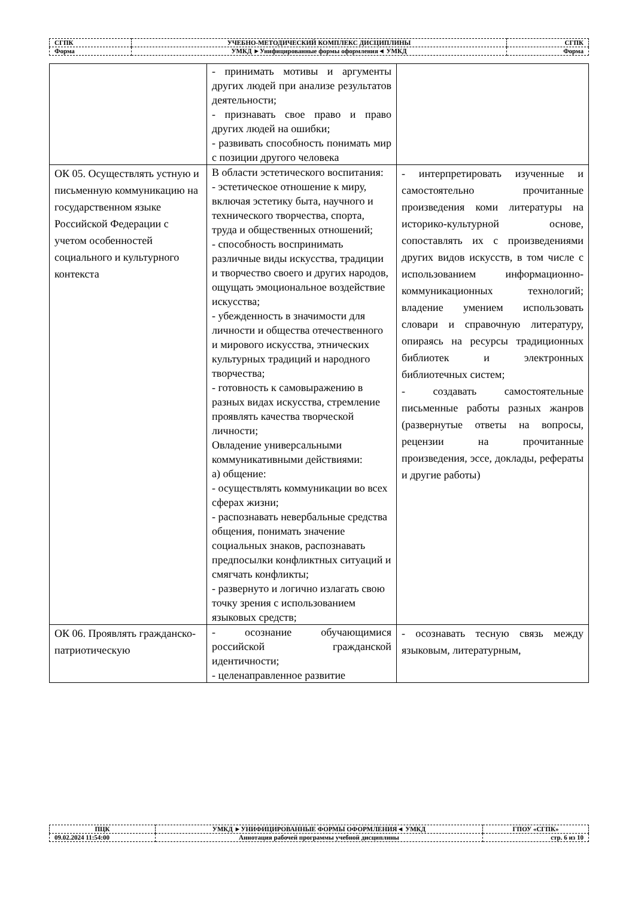| СГПК | УЧЕБНО-МЕТОДИЧЕСКИЙ КОМПЛЕКС ДИСЦИПЛИНЫ | СГПК |
| Форма | УМКД ►Унифицированные формы оформления◄ УМКД | Форма |
| | - принимать мотивы и аргументы других людей при анализе результатов деятельности; - признавать свое право и право других людей на ошибки; - развивать способность понимать мир с позиции другого человека | |
| ОК 05. Осуществлять устную и письменную коммуникацию на государственном языке Российской Федерации с учетом особенностей социального и культурного контекста | В области эстетического воспитания: - эстетическое отношение к миру, включая эстетику быта, научного и технического творчества, спорта, труда и общественных отношений; - способность воспринимать различные виды искусства, традиции и творчество своего и других народов, ощущать эмоциональное воздействие искусства; - убежденность в значимости для личности и общества отечественного и мирового искусства, этнических культурных традиций и народного творчества; - готовность к самовыражению в разных видах искусства, стремление проявлять качества творческой личности; Овладение универсальными коммуникативными действиями: а) общение: - осуществлять коммуникации во всех сферах жизни; - распознавать невербальные средства общения, понимать значение социальных знаков, распознавать предпосылки конфликтных ситуаций и смягчать конфликты; - развернуто и логично излагать свою точку зрения с использованием языковых средств; | - интерпретировать изученные и самостоятельно прочитанные произведения коми литературы на историко-культурной основе, сопоставлять их с произведениями других видов искусств, в том числе с использованием информационно-коммуникационных технологий; владение умением использовать словари и справочную литературу, опираясь на ресурсы традиционных библиотек и электронных библиотечных систем; - создавать самостоятельные письменные работы разных жанров (развернутые ответы на вопросы, рецензии на прочитанные произведения, эссе, доклады, рефераты и другие работы) |
| ОК 06. Проявлять гражданско-патриотическую | - осознание обучающимися российской гражданской идентичности; - целенаправленное развитие | - осознавать тесную связь между языковым, литературным, |
| ПЦК | УМКД ►УНИФИЦИРОВАННЫЕ ФОРМЫ ОФОРМЛЕНИЯ◄ УМКД | ГПОУ «СГПК» |
| 09.02.2024 11:54:00 | Аннотация рабочей программы учебной дисциплины | стр. 6 из 10 |